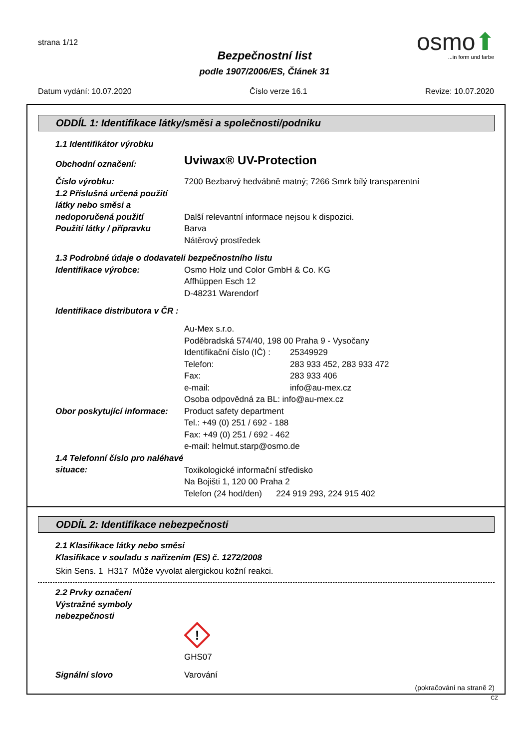strana 1/12
osmo⬆
...in form und farbe
Bezpečnostní list
podle 1907/2006/ES, Článek 31
Datum vydání: 10.07.2020 Číslo verze 16.1 Revize: 10.07.2020
ODDÍL 1: Identifikace látky/směsi a společnosti/podniku
1.1 Identifikátor výrobku
Obchodní označení:
Uviwax® UV-Protection
Číslo výrobku: 7200 Bezbarvý hedvábně matný; 7266 Smrk bílý transparentní
1.2 Příslušná určená použití látky nebo směsi a nedoporučená použití
Další relevantní informace nejsou k dispozici.
Použití látky / přípravku Barva
Nátěrový prostředek
1.3 Podrobné údaje o dodavateli bezpečnostního listu
Identifikace výrobce: Osmo Holz und Color GmbH & Co. KG
Affhüppen Esch 12
D-48231 Warendorf
Identifikace distributora v ČR :
Au-Mex s.r.o.
Poděbradská 574/40, 198 00 Praha 9 - Vysočany
Identifikační číslo (IČ) : 25349929
Telefon: 283 933 452, 283 933 472
Fax: 283 933 406
e-mail: info@au-mex.cz
Osoba odpovědná za BL: info@au-mex.cz
Obor poskytující informace:
Product safety department
Tel.: +49 (0) 251 / 692 - 188
Fax: +49 (0) 251 / 692 - 462
e-mail: helmut.starp@osmo.de
1.4 Telefonní číslo pro naléhavé situace:
Toxikologické informační středisko
Na Bojišti 1, 120 00 Praha 2
Telefon (24 hod/den) 224 919 293, 224 915 402
ODDÍL 2: Identifikace nebezpečnosti
2.1 Klasifikace látky nebo směsi
Klasifikace v souladu s nařízením (ES) č. 1272/2008
Skin Sens. 1 H317 Může vyvolat alergickou kožní reakci.
2.2 Prvky označení
Výstražné symboly
nebezpečnosti
!
GHS07
Signální slovo Varování
(pokračování na straně 2)
CZ